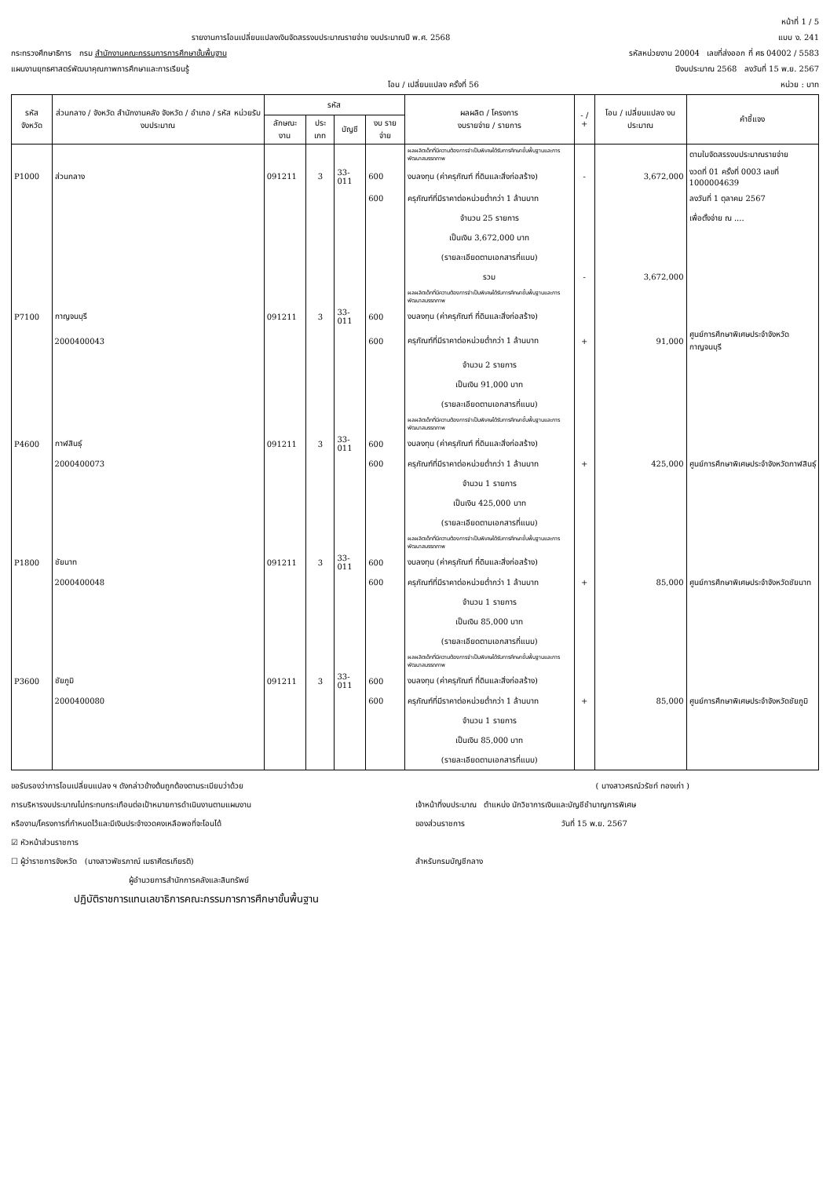หน้าที่ 1 / 5
รายงานการโอนเปลี่ยนแปลงเงินจัดสรรงบประมาณรายจ่าย งบประมาณปี พ.ศ. 2568 แบบ ง. 241
กระทรวงศึกษาธิการ กรม สำนักงานคณะกรรมการการศึกษาขั้นพื้นฐาน รหัสหน่วยงาน 20004 เลขที่ส่งออก ที่ ศธ 04002 / 5583
แผนงานยุทธศาสตร์พัฒนาคุณภาพการศึกษาและการเรียนรู้ ปีงบประมาณ 2568 ลงวันที่ 15 พ.ย. 2567
โอน / เปลี่ยนแปลง ครั้งที่ 56 หน่วย : บาท
| รหัส จังหวัด | ส่วนกลาง / จังหวัด สำนักงานคลัง จังหวัด / อำเภอ / รหัส หน่วยรับงบประมาณ | รหัส | | | | ผลผลิต / โครงการ งบรายจ่าย / รายการ | - / + | โอน / เปลี่ยนแปลง งบประมาณ | คำชี้แจง |
| --- | --- | --- | --- | --- | --- | --- | --- | --- | --- |
| | | ลักษณะ งาน | ประ เภท | บัญชี | งบ ราย จ่าย | | | | |
| | | | | | | ผลผลิตเด็กที่มีความต้องการจำเป็นพิเศษได้รับการศึกษาขั้นพื้นฐานและการพัฒนาสมรรถภาพ | | | ตามใบจัดสรรงบประมาณรายจ่าย |
| P1000 | ส่วนกลาง | 091211 | 3 | 33-011 | 600 | งบลงทุน (ค่าครุภัณฑ์ ที่ดินและสิ่งก่อสร้าง) | - | 3,672,000 | งวดที่ 01 ครั้งที่ 0003 เลขที่ 1000004639 |
| | | | | | 600 | ครุภัณฑ์ที่มีราคาต่อหน่วยต่ำกว่า 1 ล้านบาท | | | ลงวันที่ 1 ตุลาคม 2567 |
| | | | | | | จำนวน 25 รายการ | | | เพื่อตั้งจ่าย ณ .... |
| | | | | | | เป็นเงิน 3,672,000 บาท | | | |
| | | | | | | (รายละเอียดตามเอกสารที่แนบ) | | | |
| | | | | | | รวม | - | 3,672,000 | |
| | | | | | | ผลผลิตเด็กที่มีความต้องการจำเป็นพิเศษได้รับการศึกษาขั้นพื้นฐานและการพัฒนาสมรรถภาพ | | | |
| P7100 | กาญจนบุรี | 091211 | 3 | 33-011 | 600 | งบลงทุน (ค่าครุภัณฑ์ ที่ดินและสิ่งก่อสร้าง) | | | |
| | 2000400043 | | | | 600 | ครุภัณฑ์ที่มีราคาต่อหน่วยต่ำกว่า 1 ล้านบาท | + | 91,000 | ศูนย์การศึกษาพิเศษประจำจังหวัดกาญจนบุรี |
| | | | | | | จำนวน 2 รายการ | | | |
| | | | | | | เป็นเงิน 91,000 บาท | | | |
| | | | | | | (รายละเอียดตามเอกสารที่แนบ) | | | |
| | | | | | | ผลผลิตเด็กที่มีความต้องการจำเป็นพิเศษได้รับการศึกษาขั้นพื้นฐานและการพัฒนาสมรรถภาพ | | | |
| P4600 | กาฬสินธุ์ | 091211 | 3 | 33-011 | 600 | งบลงทุน (ค่าครุภัณฑ์ ที่ดินและสิ่งก่อสร้าง) | | | |
| | 2000400073 | | | | 600 | ครุภัณฑ์ที่มีราคาต่อหน่วยต่ำกว่า 1 ล้านบาท | + | 425,000 | ศูนย์การศึกษาพิเศษประจำจังหวัดกาฬสินธุ์ |
| | | | | | | จำนวน 1 รายการ | | | |
| | | | | | | เป็นเงิน 425,000 บาท | | | |
| | | | | | | (รายละเอียดตามเอกสารที่แนบ) | | | |
| | | | | | | ผลผลิตเด็กที่มีความต้องการจำเป็นพิเศษได้รับการศึกษาขั้นพื้นฐานและการพัฒนาสมรรถภาพ | | | |
| P1800 | ชัยนาท | 091211 | 3 | 33-011 | 600 | งบลงทุน (ค่าครุภัณฑ์ ที่ดินและสิ่งก่อสร้าง) | | | |
| | 2000400048 | | | | 600 | ครุภัณฑ์ที่มีราคาต่อหน่วยต่ำกว่า 1 ล้านบาท | + | 85,000 | ศูนย์การศึกษาพิเศษประจำจังหวัดชัยนาท |
| | | | | | | จำนวน 1 รายการ | | | |
| | | | | | | เป็นเงิน 85,000 บาท | | | |
| | | | | | | (รายละเอียดตามเอกสารที่แนบ) | | | |
| | | | | | | ผลผลิตเด็กที่มีความต้องการจำเป็นพิเศษได้รับการศึกษาขั้นพื้นฐานและการพัฒนาสมรรถภาพ | | | |
| P3600 | ชัยภูมิ | 091211 | 3 | 33-011 | 600 | งบลงทุน (ค่าครุภัณฑ์ ที่ดินและสิ่งก่อสร้าง) | | | |
| | 2000400080 | | | | 600 | ครุภัณฑ์ที่มีราคาต่อหน่วยต่ำกว่า 1 ล้านบาท | + | 85,000 | ศูนย์การศึกษาพิเศษประจำจังหวัดชัยภูมิ |
| | | | | | | จำนวน 1 รายการ | | | |
| | | | | | | เป็นเงิน 85,000 บาท | | | |
| | | | | | | (รายละเอียดตามเอกสารที่แนบ) | | | |
ขอรับรองว่าการโอนเปลี่ยนแปลง ฯ ดังกล่าวข้างต้นถูกต้องตามระเบียบว่าด้วย
การบริหารงบประมาณไม่กระทบกระเทือนต่อเป้าหมายการดำเนินงานตามแผนงาน
หรืองาน/โครงการที่กำหนดไว้และมีเงินประจำงวดคงเหลือพอที่จะโอนได้
☑ หัวหน้าส่วนราชการ
☐ ผู้ว่าราชการจังหวัด (นางสาวพัชรภาณ์ เมธาศีตรเกียรติ)
ผู้อำนวยการสำนักการคลังและสินทรัพย์
ปฏิบัติราชการแทนเลขาธิการคณะกรรมการการศึกษาขั้นพื้นฐาน
( นางสาวศรณ์วรัชท์ ทองเก่า )
เจ้าหน้าที่งบประมาณ ตำแหน่ง นักวิชาการเงินและบัญชีชำนาญการพิเศษ
ของส่วนราชการ วันที่ 15 พ.ย. 2567
สำหรับกรมบัญชีกลาง